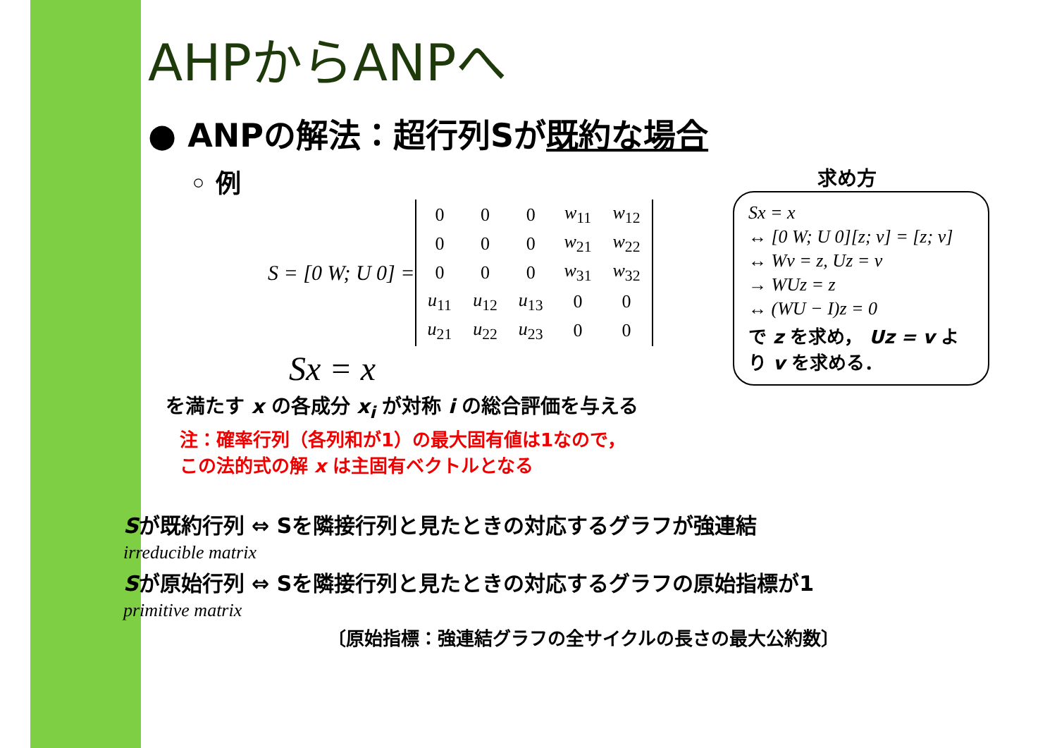AHPからANPへ
● ANPの解法：超行列Sが既約な場合
◦ 例
S = [0 W; U 0] =
| 0 | 0 | 0 | w<sub>11</sub> | w<sub>12</sub> |
| 0 | 0 | 0 | w<sub>21</sub> | w<sub>22</sub> |
| 0 | 0 | 0 | w<sub>31</sub> | w<sub>32</sub> |
| u<sub>11</sub> | u<sub>12</sub> | u<sub>13</sub> | 0 | 0 |
| u<sub>21</sub> | u<sub>22</sub> | u<sub>23</sub> | 0 | 0 |
Sx = x
を満たす x の各成分 x<sub>i</sub> が対称 i の総合評価を与える
注：確率行列（各列和が1）の最大固有値は1なので，
この法的式の解 x は主固有ベクトルとなる
求め方
Sx = x
↔ [0 W; U 0][z; v] = [z; v]
↔ Wv = z, Uz = v
→ WUz = z
↔ (WU − I)z = 0
で z を求め， Uz = v より v を求める．
Sが既約行列 ⇔ Sを隣接行列と見たときの対応するグラフが強連結
irreducible matrix
Sが原始行列 ⇔ Sを隣接行列と見たときの対応するグラフの原始指標が1
primitive matrix
〔原始指標：強連結グラフの全サイクルの長さの最大公約数〕